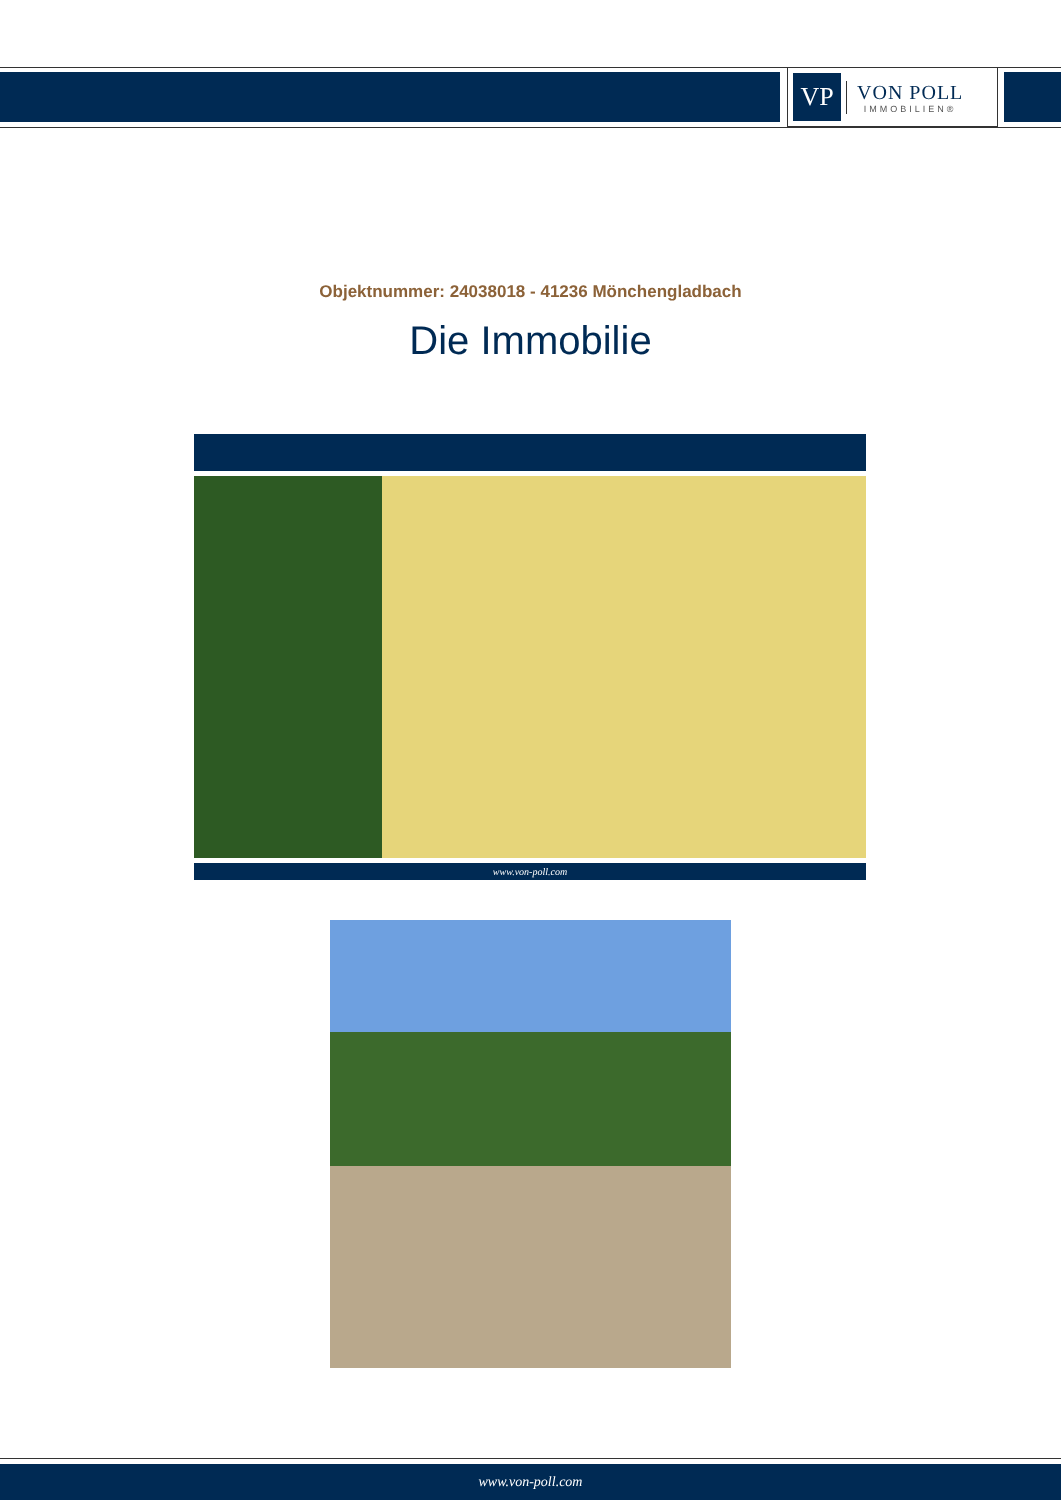VP
VON POLL
IMMOBILIEN®
Objektnummer: 24038018 - 41236 Mönchengladbach
Die Immobilie
www.von-poll.com
www.von-poll.com